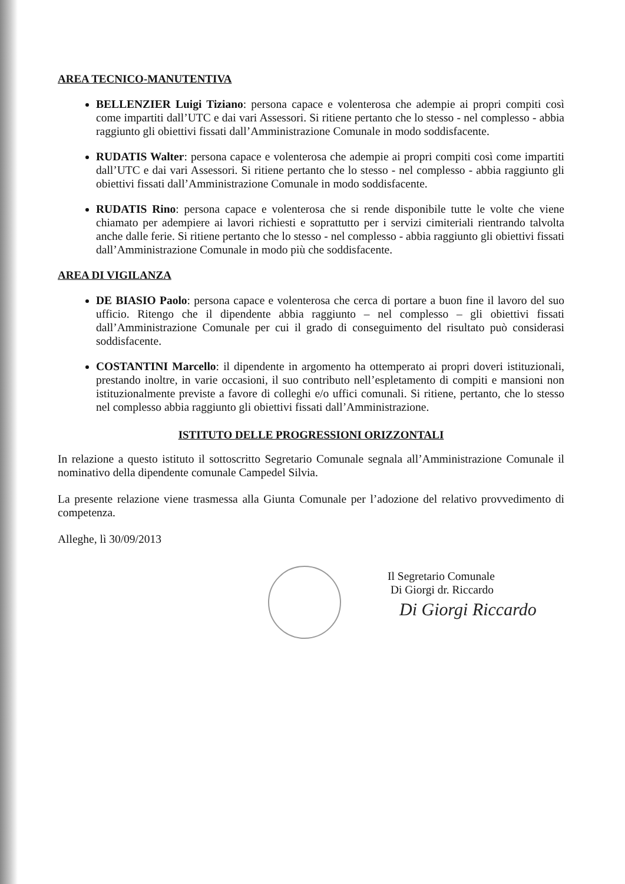AREA TECNICO-MANUTENTIVA
BELLENZIER Luigi Tiziano: persona capace e volenterosa che adempie ai propri compiti così come impartiti dall’UTC e dai vari Assessori. Si ritiene pertanto che lo stesso - nel complesso - abbia raggiunto gli obiettivi fissati dall’Amministrazione Comunale in modo soddisfacente.
RUDATIS Walter: persona capace e volenterosa che adempie ai propri compiti così come impartiti dall’UTC e dai vari Assessori. Si ritiene pertanto che lo stesso - nel complesso - abbia raggiunto gli obiettivi fissati dall’Amministrazione Comunale in modo soddisfacente.
RUDATIS Rino: persona capace e volenterosa che si rende disponibile tutte le volte che viene chiamato per adempiere ai lavori richiesti e soprattutto per i servizi cimiteriali rientrando talvolta anche dalle ferie. Si ritiene pertanto che lo stesso - nel complesso - abbia raggiunto gli obiettivi fissati dall’Amministrazione Comunale in modo più che soddisfacente.
AREA DI VIGILANZA
DE BIASIO Paolo: persona capace e volenterosa che cerca di portare a buon fine il lavoro del suo ufficio. Ritengo che il dipendente abbia raggiunto – nel complesso – gli obiettivi fissati dall’Amministrazione Comunale per cui il grado di conseguimento del risultato può considerasi soddisfacente.
COSTANTINI Marcello: il dipendente in argomento ha ottemperato ai propri doveri istituzionali, prestando inoltre, in varie occasioni, il suo contributo nell’espletamento di compiti e mansioni non istituzionalmente previste a favore di colleghi e/o uffici comunali. Si ritiene, pertanto, che lo stesso nel complesso abbia raggiunto gli obiettivi fissati dall’Amministrazione.
ISTITUTO DELLE PROGRESSIONI ORIZZONTALI
In relazione a questo istituto il sottoscritto Segretario Comunale segnala all’Amministrazione Comunale il nominativo della dipendente comunale Campedel Silvia.
La presente relazione viene trasmessa alla Giunta Comunale per l’adozione del relativo provvedimento di competenza.
Alleghe, lì 30/09/2013
Il Segretario Comunale
Di Giorgi dr. Riccardo
Di Giorgi Riccardo